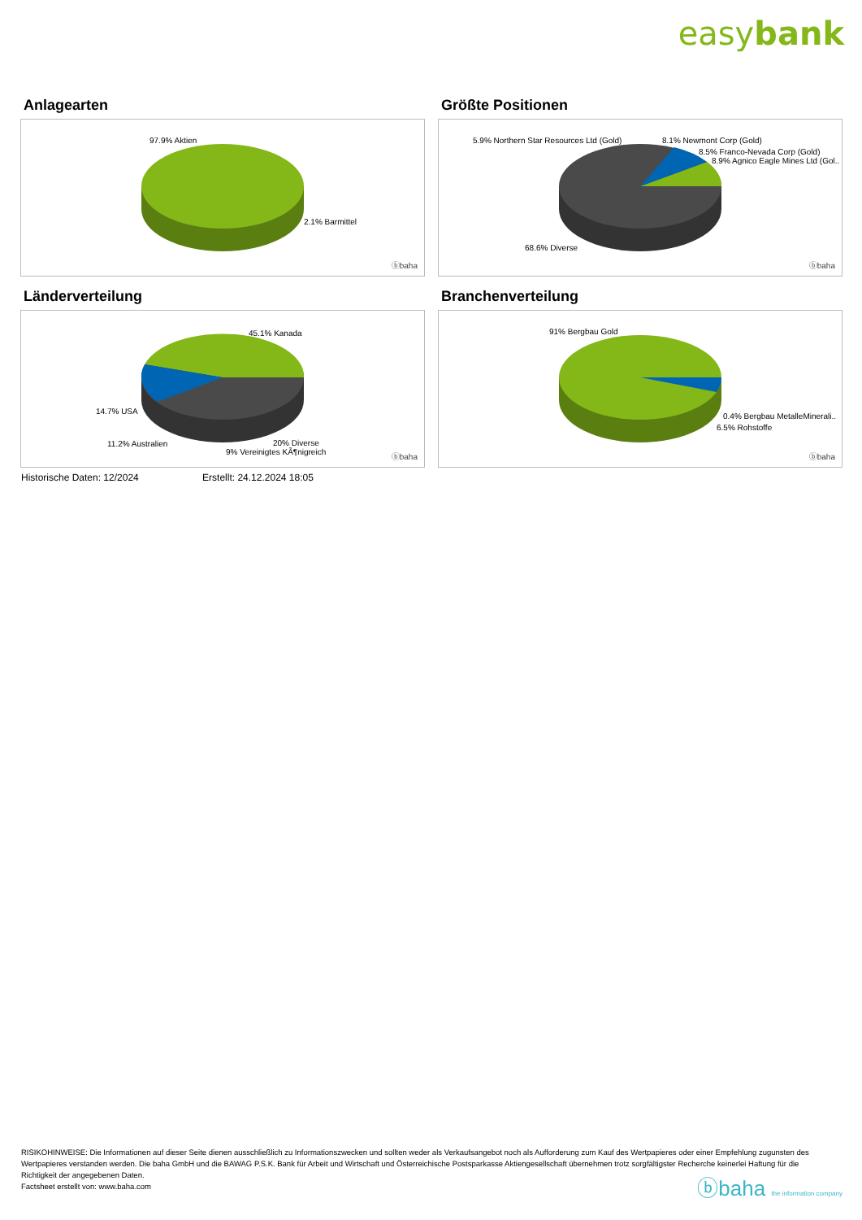easybank
Anlagearten
97.9% Aktien
2.1% Barmittel
ⓑbaha
Größte Positionen
5.9% Northern Star Resources Ltd (Gold) 8.1% Newmont Corp (Gold)
8.5% Franco-Nevada Corp (Gold)
8.9% Agnico Eagle Mines Ltd (Gol..
68.6% Diverse
ⓑbaha
Länderverteilung
45.1% Kanada
14.7% USA
11.2% Australien 20% Diverse
9% Vereinigtes KÃ¶nigreich
ⓑbaha
Branchenverteilung
91% Bergbau Gold
0.4% Bergbau MetalleMinerali..
6.5% Rohstoffe
ⓑbaha
Historische Daten: 12/2024 Erstellt: 24.12.2024 18:05
RISIKOHINWEISE: Die Informationen auf dieser Seite dienen ausschließlich zu Informationszwecken und sollten weder als Verkaufsangebot noch als Aufforderung zum Kauf des Wertpapieres oder einer Empfehlung zugunsten des Wertpapieres verstanden werden. Die baha GmbH und die BAWAG P.S.K. Bank für Arbeit und Wirtschaft und Österreichische Postsparkasse Aktiengesellschaft übernehmen trotz sorgfältigster Recherche keinerlei Haftung für die Richtigkeit der angegebenen Daten.
Factsheet erstellt von: www.baha.com
ⓑbaha the information company